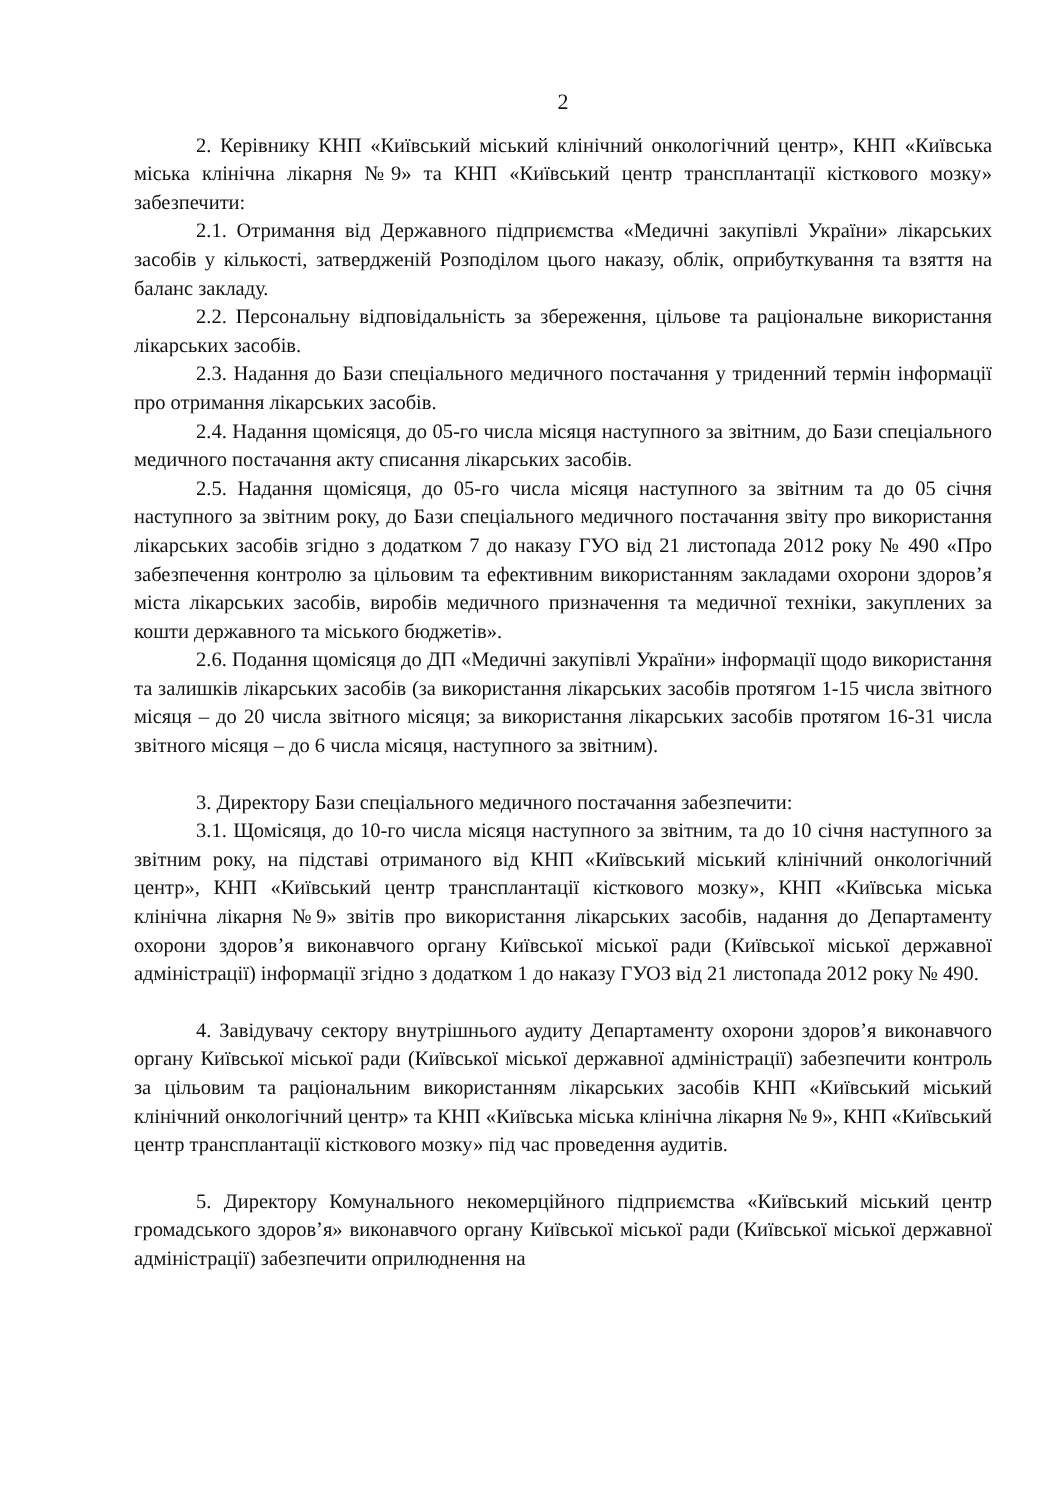2
2. Керівнику КНП «Київський міський клінічний онкологічний центр», КНП «Київська міська клінічна лікарня №9» та КНП «Київський центр трансплантації кісткового мозку» забезпечити:
2.1. Отримання від Державного підприємства «Медичні закупівлі України» лікарських засобів у кількості, затвердженій Розподілом цього наказу, облік, оприбуткування та взяття на баланс закладу.
2.2. Персональну відповідальність за збереження, цільове та раціональне використання лікарських засобів.
2.3. Надання до Бази спеціального медичного постачання у триденний термін інформації про отримання лікарських засобів.
2.4. Надання щомісяця, до 05-го числа місяця наступного за звітним, до Бази спеціального медичного постачання акту списання лікарських засобів.
2.5. Надання щомісяця, до 05-го числа місяця наступного за звітним та до 05 січня наступного за звітним року, до Бази спеціального медичного постачання звіту про використання лікарських засобів згідно з додатком 7 до наказу ГУО від 21 листопада 2012 року № 490 «Про забезпечення контролю за цільовим та ефективним використанням закладами охорони здоров’я міста лікарських засобів, виробів медичного призначення та медичної техніки, закуплених за кошти державного та міського бюджетів».
2.6. Подання щомісяця до ДП «Медичні закупівлі України» інформації щодо використання та залишків лікарських засобів (за використання лікарських засобів протягом 1-15 числа звітного місяця – до 20 числа звітного місяця; за використання лікарських засобів протягом 16-31 числа звітного місяця – до 6 числа місяця, наступного за звітним).
3. Директору Бази спеціального медичного постачання забезпечити:
3.1. Щомісяця, до 10-го числа місяця наступного за звітним, та до 10 січня наступного за звітним року, на підставі отриманого від КНП «Київський міський клінічний онкологічний центр», КНП «Київський центр трансплантації кісткового мозку», КНП «Київська міська клінічна лікарня №9» звітів про використання лікарських засобів, надання до Департаменту охорони здоров’я виконавчого органу Київської міської ради (Київської міської державної адміністрації) інформації згідно з додатком 1 до наказу ГУОЗ від 21 листопада 2012 року № 490.
4. Завідувачу сектору внутрішнього аудиту Департаменту охорони здоров’я виконавчого органу Київської міської ради (Київської міської державної адміністрації) забезпечити контроль за цільовим та раціональним використанням лікарських засобів КНП «Київський міський клінічний онкологічний центр» та КНП «Київська міська клінічна лікарня № 9», КНП «Київський центр трансплантації кісткового мозку» під час проведення аудитів.
5. Директору Комунального некомерційного підприємства «Київський міський центр громадського здоров’я» виконавчого органу Київської міської ради (Київської міської державної адміністрації) забезпечити оприлюднення на